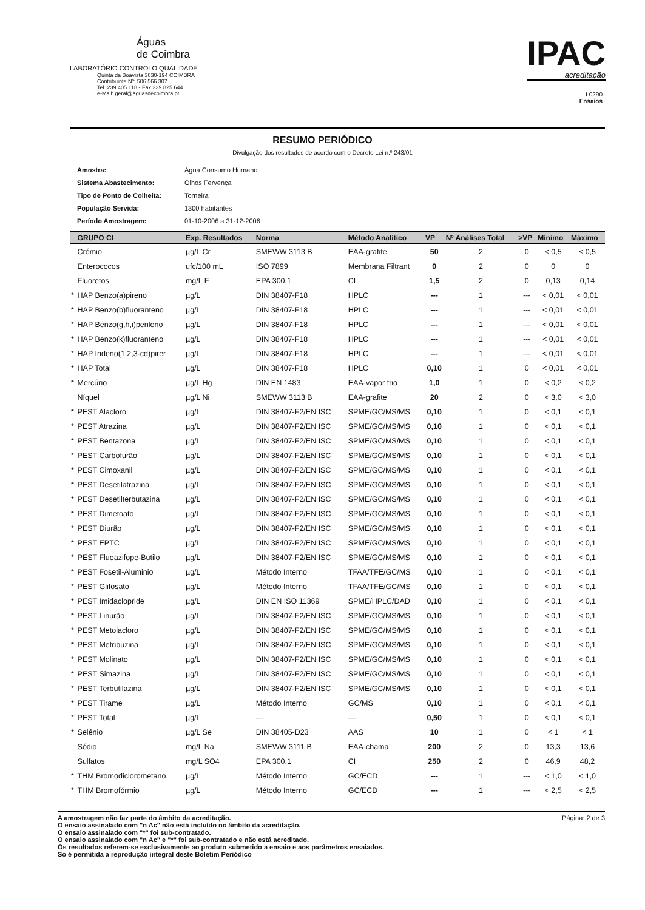Águas
de Coimbra
LABORATÓRIO CONTROLO QUALIDADE
Quinta da Boavista 3030-194 COIMBRA
Contribuinte Nº: 506 566 307
Tel. 239 405 118 - Fax 239 825 644
e-Mail: geral@aguasdecoimbra.pt
IPAC
acreditação
L0290
Ensaios
RESUMO PERIÓDICO
Divulgação dos resultados de acordo com o Decreto Lei n.º 243/01
| Amostra: | Água Consumo Humano |
| Sistema Abastecimento: | Olhos Fervença |
| Tipo de Ponto de Colheita: | Torneira |
| População Servida: | 1300 habitantes |
| Período Amostragem: | 01-10-2006 a 31-12-2006 |
| | GRUPO CI | Exp. Resultados | Norma | Método Analítico | VP | Nº Análises Total | >VP | Mínimo | Máximo |
| --- | --- | --- | --- | --- | --- | --- | --- | --- | --- |
| | Crómio | µg/L Cr | SMEWW 3113 B | EAA-grafite | 50 | 2 | 0 | < 0,5 | < 0,5 |
| | Enterococos | ufc/100 mL | ISO 7899 | Membrana Filtrant | 0 | 2 | 0 | 0 | 0 |
| | Fluoretos | mg/L F | EPA 300.1 | CI | 1,5 | 2 | 0 | 0,13 | 0,14 |
| * | HAP Benzo(a)pireno | µg/L | DIN 38407-F18 | HPLC | --- | 1 | --- | < 0,01 | < 0,01 |
| * | HAP Benzo(b)fluoranteno | µg/L | DIN 38407-F18 | HPLC | --- | 1 | --- | < 0,01 | < 0,01 |
| * | HAP Benzo(g,h,i)perileno | µg/L | DIN 38407-F18 | HPLC | --- | 1 | --- | < 0,01 | < 0,01 |
| * | HAP Benzo(k)fluoranteno | µg/L | DIN 38407-F18 | HPLC | --- | 1 | --- | < 0,01 | < 0,01 |
| * | HAP Indeno(1,2,3-cd)pirer | µg/L | DIN 38407-F18 | HPLC | --- | 1 | --- | < 0,01 | < 0,01 |
| * | HAP Total | µg/L | DIN 38407-F18 | HPLC | 0,10 | 1 | 0 | < 0,01 | < 0,01 |
| * | Mercúrio | µg/L Hg | DIN EN 1483 | EAA-vapor frio | 1,0 | 1 | 0 | < 0,2 | < 0,2 |
| | Níquel | µg/L Ni | SMEWW 3113 B | EAA-grafite | 20 | 2 | 0 | < 3,0 | < 3,0 |
| * | PEST Alacloro | µg/L | DIN 38407-F2/EN ISC | SPME/GC/MS/MS | 0,10 | 1 | 0 | < 0,1 | < 0,1 |
| * | PEST Atrazina | µg/L | DIN 38407-F2/EN ISC | SPME/GC/MS/MS | 0,10 | 1 | 0 | < 0,1 | < 0,1 |
| * | PEST Bentazona | µg/L | DIN 38407-F2/EN ISC | SPME/GC/MS/MS | 0,10 | 1 | 0 | < 0,1 | < 0,1 |
| * | PEST Carbofurão | µg/L | DIN 38407-F2/EN ISC | SPME/GC/MS/MS | 0,10 | 1 | 0 | < 0,1 | < 0,1 |
| * | PEST Cimoxanil | µg/L | DIN 38407-F2/EN ISC | SPME/GC/MS/MS | 0,10 | 1 | 0 | < 0,1 | < 0,1 |
| * | PEST Desetilatrazina | µg/L | DIN 38407-F2/EN ISC | SPME/GC/MS/MS | 0,10 | 1 | 0 | < 0,1 | < 0,1 |
| * | PEST Desetilterbutazina | µg/L | DIN 38407-F2/EN ISC | SPME/GC/MS/MS | 0,10 | 1 | 0 | < 0,1 | < 0,1 |
| * | PEST Dimetoato | µg/L | DIN 38407-F2/EN ISC | SPME/GC/MS/MS | 0,10 | 1 | 0 | < 0,1 | < 0,1 |
| * | PEST Diurão | µg/L | DIN 38407-F2/EN ISC | SPME/GC/MS/MS | 0,10 | 1 | 0 | < 0,1 | < 0,1 |
| * | PEST EPTC | µg/L | DIN 38407-F2/EN ISC | SPME/GC/MS/MS | 0,10 | 1 | 0 | < 0,1 | < 0,1 |
| * | PEST Fluoazifope-Butilo | µg/L | DIN 38407-F2/EN ISC | SPME/GC/MS/MS | 0,10 | 1 | 0 | < 0,1 | < 0,1 |
| * | PEST Fosetil-Aluminio | µg/L | Método Interno | TFAA/TFE/GC/MS | 0,10 | 1 | 0 | < 0,1 | < 0,1 |
| * | PEST Glifosato | µg/L | Método Interno | TFAA/TFE/GC/MS | 0,10 | 1 | 0 | < 0,1 | < 0,1 |
| * | PEST Imidaclopride | µg/L | DIN EN ISO 11369 | SPME/HPLC/DAD | 0,10 | 1 | 0 | < 0,1 | < 0,1 |
| * | PEST Linurão | µg/L | DIN 38407-F2/EN ISC | SPME/GC/MS/MS | 0,10 | 1 | 0 | < 0,1 | < 0,1 |
| * | PEST Metolacloro | µg/L | DIN 38407-F2/EN ISC | SPME/GC/MS/MS | 0,10 | 1 | 0 | < 0,1 | < 0,1 |
| * | PEST Metribuzina | µg/L | DIN 38407-F2/EN ISC | SPME/GC/MS/MS | 0,10 | 1 | 0 | < 0,1 | < 0,1 |
| * | PEST Molinato | µg/L | DIN 38407-F2/EN ISC | SPME/GC/MS/MS | 0,10 | 1 | 0 | < 0,1 | < 0,1 |
| * | PEST Simazina | µg/L | DIN 38407-F2/EN ISC | SPME/GC/MS/MS | 0,10 | 1 | 0 | < 0,1 | < 0,1 |
| * | PEST Terbutilazina | µg/L | DIN 38407-F2/EN ISC | SPME/GC/MS/MS | 0,10 | 1 | 0 | < 0,1 | < 0,1 |
| * | PEST Tirame | µg/L | Método Interno | GC/MS | 0,10 | 1 | 0 | < 0,1 | < 0,1 |
| * | PEST Total | µg/L | --- | --- | 0,50 | 1 | 0 | < 0,1 | < 0,1 |
| * | Selénio | µg/L Se | DIN 38405-D23 | AAS | 10 | 1 | 0 | < 1 | < 1 |
| | Sódio | mg/L Na | SMEWW 3111 B | EAA-chama | 200 | 2 | 0 | 13,3 | 13,6 |
| | Sulfatos | mg/L SO4 | EPA 300.1 | CI | 250 | 2 | 0 | 46,9 | 48,2 |
| * | THM Bromodiclorometano | µg/L | Método Interno | GC/ECD | --- | 1 | --- | < 1,0 | < 1,0 |
| * | THM Bromofórmio | µg/L | Método Interno | GC/ECD | --- | 1 | --- | < 2,5 | < 2,5 |
A amostragem não faz parte do âmbito da acreditação.
O ensaio assinalado com "n Ac" não está incluído no âmbito da acreditação.
O ensaio assinalado com "*" foi sub-contratado.
O ensaio assinalado com "n Ac" e "*" foi sub-contratado e não está acreditado.
Os resultados referem-se exclusivamente ao produto submetido a ensaio e aos parâmetros ensaiados.
Só é permitida a reprodução integral deste Boletim Periódico
Página: 2 de 3